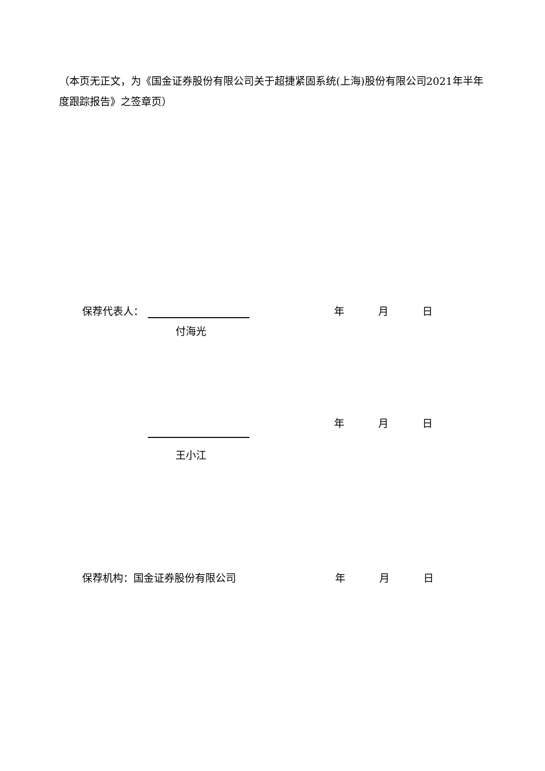（本页无正文，为《国金证券股份有限公司关于超捷紧固系统(上海)股份有限公司2021年半年度跟踪报告》之签章页）
保荐代表人：
年 月 日
付海光
年 月 日
王小江
保荐机构：国金证券股份有限公司
年 月 日